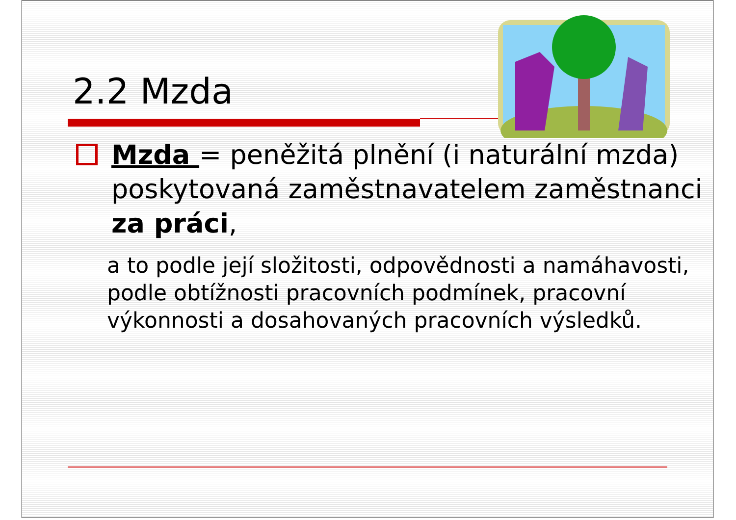2.2 Mzda
Mzda = peněžitá plnění (i naturální mzda) poskytovaná zaměstnavatelem zaměstnanci za práci,
a to podle její složitosti, odpovědnosti a namáhavosti, podle obtížnosti pracovních podmínek, pracovní výkonnosti a dosahovaných pracovních výsledků.